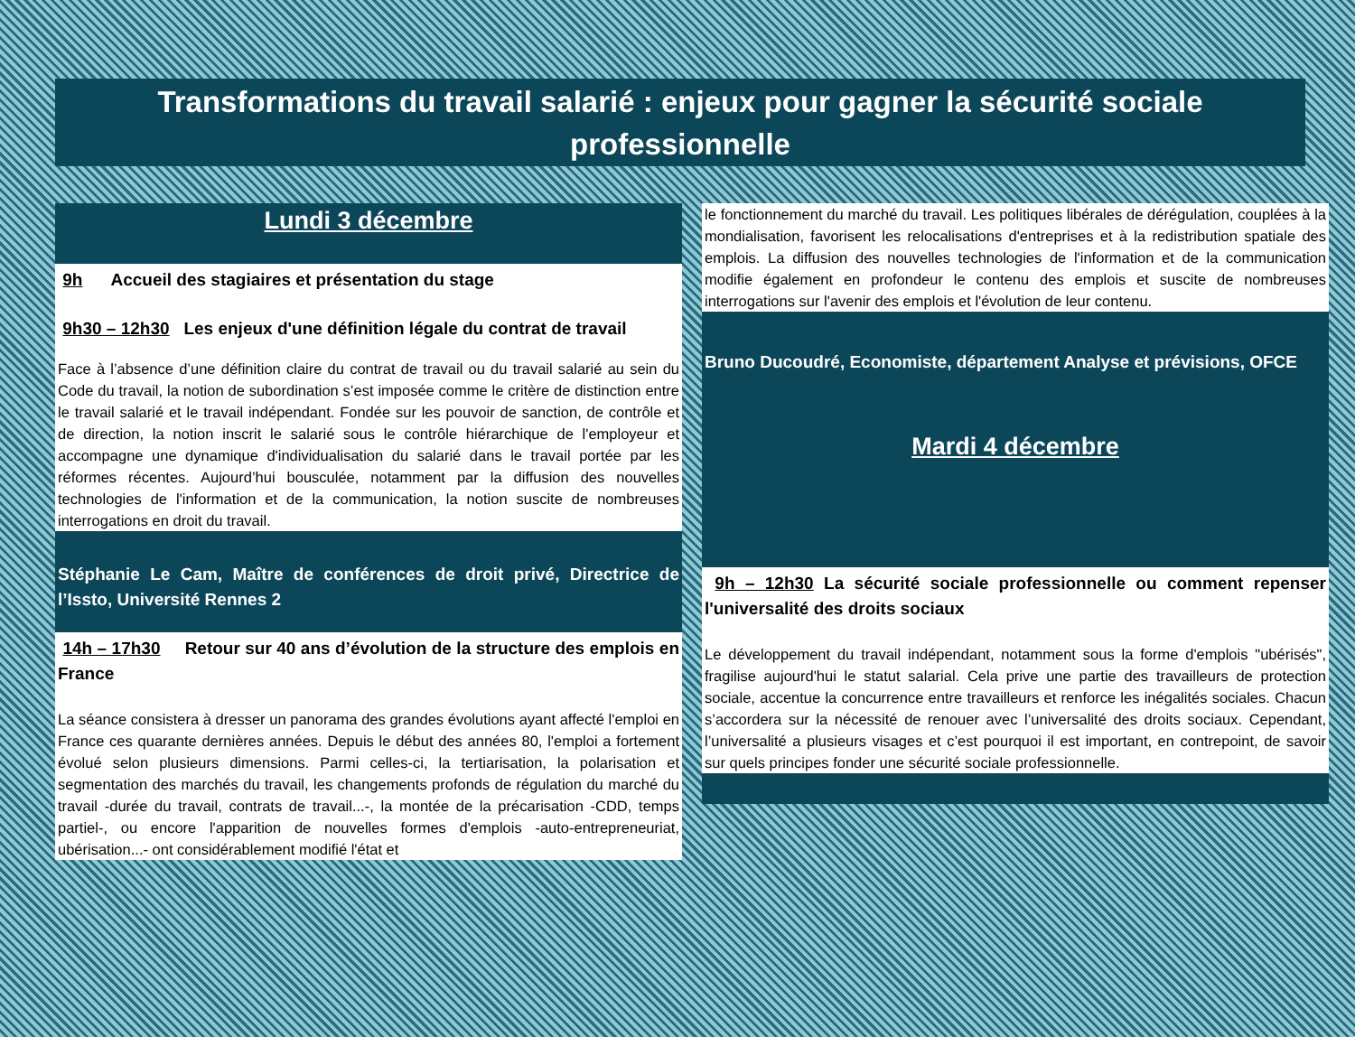Transformations du travail salarié : enjeux pour gagner la sécurité sociale professionnelle
Lundi 3 décembre
9h Accueil des stagiaires et présentation du stage
9h30 – 12h30 Les enjeux d'une définition légale du contrat de travail
Face à l’absence d’une définition claire du contrat de travail ou du travail salarié au sein du Code du travail, la notion de subordination s’est imposée comme le critère de distinction entre le travail salarié et le travail indépendant. Fondée sur les pouvoir de sanction, de contrôle et de direction, la notion inscrit le salarié sous le contrôle hiérarchique de l'employeur et accompagne une dynamique d'individualisation du salarié dans le travail portée par les réformes récentes. Aujourd’hui bousculée, notamment par la diffusion des nouvelles technologies de l'information et de la communication, la notion suscite de nombreuses interrogations en droit du travail.
Stéphanie Le Cam, Maître de conférences de droit privé, Directrice de l’Issto, Université Rennes 2
14h – 17h30 Retour sur 40 ans d’évolution de la structure des emplois en France
La séance consistera à dresser un panorama des grandes évolutions ayant affecté l'emploi en France ces quarante dernières années. Depuis le début des années 80, l'emploi a fortement évolué selon plusieurs dimensions. Parmi celles-ci, la tertiarisation, la polarisation et segmentation des marchés du travail, les changements profonds de régulation du marché du travail -durée du travail, contrats de travail...-, la montée de la précarisation -CDD, temps partiel-, ou encore l'apparition de nouvelles formes d'emplois -auto-entrepreneuriat, ubérisation...- ont considérablement modifié l'état et
le fonctionnement du marché du travail. Les politiques libérales de dérégulation, couplées à la mondialisation, favorisent les relocalisations d'entreprises et à la redistribution spatiale des emplois. La diffusion des nouvelles technologies de l'information et de la communication modifie également en profondeur le contenu des emplois et suscite de nombreuses interrogations sur l'avenir des emplois et l'évolution de leur contenu.
Bruno Ducoudré, Economiste, département Analyse et prévisions, OFCE
Mardi 4 décembre
9h – 12h30 La sécurité sociale professionnelle ou comment repenser l'universalité des droits sociaux
Le développement du travail indépendant, notamment sous la forme d'emplois "ubérisés", fragilise aujourd'hui le statut salarial. Cela prive une partie des travailleurs de protection sociale, accentue la concurrence entre travailleurs et renforce les inégalités sociales. Chacun s’accordera sur la nécessité de renouer avec l’universalité des droits sociaux. Cependant, l’universalité a plusieurs visages et c’est pourquoi il est important, en contrepoint, de savoir sur quels principes fonder une sécurité sociale professionnelle.